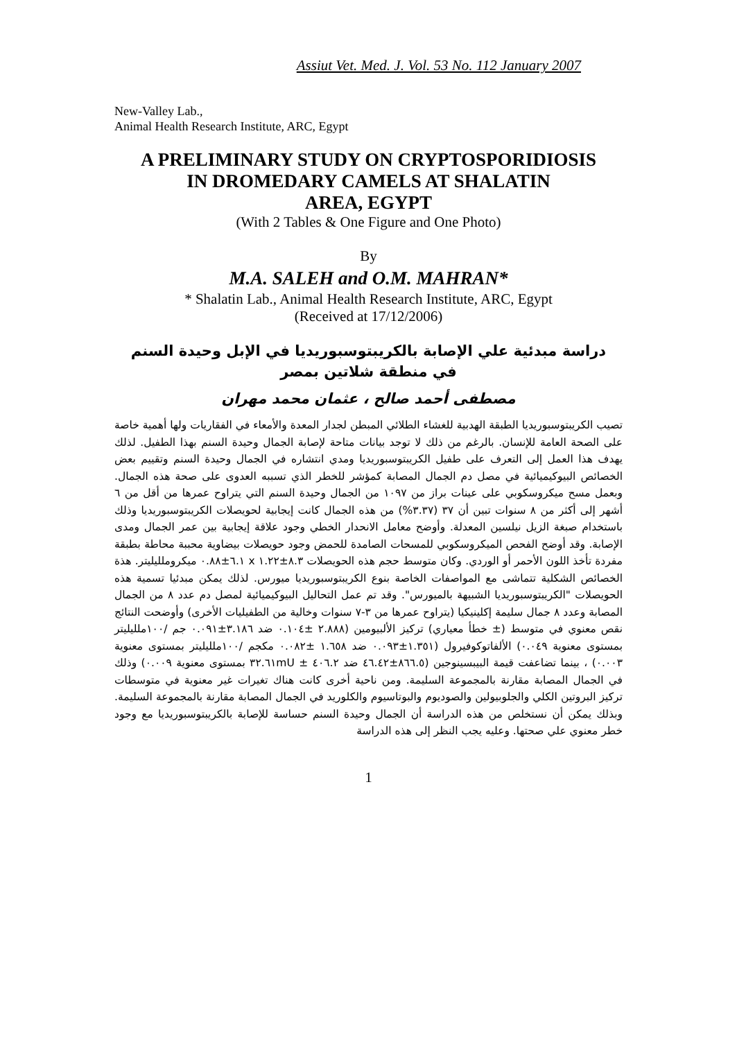Assiut Vet. Med. J. Vol. 53 No. 112 January 2007
New-Valley Lab.,
Animal Health Research Institute, ARC, Egypt
A PRELIMINARY STUDY ON CRYPTOSPORIDIOSIS
IN DROMEDARY CAMELS AT SHALATIN
AREA, EGYPT
(With 2 Tables & One Figure and One Photo)
By
M.A. SALEH and O.M. MAHRAN*
* Shalatin Lab., Animal Health Research Institute, ARC, Egypt
(Received at 17/12/2006)
دراسة مبدئية علي الإصابة بالكريبتوسبوريديا في الإبل وحيدة السنم
في منطقة شلاتين بمصر
مصطفى أحمد صالح ، عثمان محمد مهران
تصيب الكريبتوسبوريديا الطبقة الهدبية للغشاء الطلائي المبطن لجدار المعدة والأمعاء في الفقاريات ولها أهمية خاصة على الصحة العامة للإنسان. بالرغم من ذلك لا توجد بيانات متاحة لإصابة الجمال وحيدة السنم بهذا الطفيل. لذلك يهدف هذا العمل إلى التعرف على طفيل الكريبتوسبوريديا ومدي انتشاره في الجمال وحيدة السنم وتقييم بعض الخصائص البيوكيميائية في مصل دم الجمال المصابة كمؤشر للخطر الذي تسببه العدوى على صحة هذه الجمال. وبعمل مسح ميكروسكوبي على عينات براز من ١٠٩٧ من الجمال وحيدة السنم التي يتراوح عمرها من أقل من ٦ أشهر إلى أكثر من ٨ سنوات تبين أن ٣٧ (٣.٣٧%) من هذه الجمال كانت إيجابية لحويصلات الكريبتوسبوريديا وذلك باستخدام صبغة الزيل نيلسين المعدلة. وأوضح معامل الانحدار الخطي وجود علاقة إيجابية بين عمر الجمال ومدى الإصابة. وقد أوضح الفحص الميكروسكوبي للمسحات الصامدة للحمض وجود حويصلات بيضاوية محببة محاطة بطبقة مفردة تأخذ اللون الأحمر أو الوردي. وكان متوسط حجم هذه الحويصلات ٨.٣±١.٢٢ x ٦.١±٠.٨٨ ميكروملليليتر. هذة الخصائص الشكلية تتماشى مع المواصفات الخاصة بنوع الكريبتوسبوريديا ميورس. لذلك يمكن مبدئيا تسمية هذه الحويصلات "الكريبتوسبوريديا الشبيهة بالميورس". وقد تم عمل التحاليل البيوكيميائية لمصل دم عدد ٨ من الجمال المصابة وعدد ٨ جمال سليمة إكلينيكيا (يتراوح عمرها من ٣-٧ سنوات وخالية من الطفيليات الأخرى) وأوضحت النتائج نقص معنوي في متوسط (± خطأ معياري) تركيز الألبيومين (٢.٨٨٨ ±٠.١٠٤ ضد ٣.١٨٦±٠.٠٩١ جم /١٠٠ملليليتر بمستوى معنوية ٠.٠٤٩) الألفاتوكوفيرول (١.٣٥١±٠.٠٩٣ ضد ١.٦٥٨ ±٠.٠٨٢ مكجم /١٠٠ملليليتر بمستوى معنوية ٠.٠٠٣) ، بينما تضاعفت قيمة البيبسينوجين (٨٦٦.٥±٤٦.٤٢ ضد ٤٠٦.٢ ± ٣٢.٦١mU بمستوى معنوية ٠.٠٠٩) وذلك في الجمال المصابة مقارنة بالمجموعة السليمة. ومن ناحية أخرى كانت هناك تغيرات غير معنوية في متوسطات تركيز البروتين الكلي والجلوبيولين والصوديوم والبوتاسيوم والكلوريد في الجمال المصابة مقارنة بالمجموعة السليمة. وبذلك يمكن أن نستخلص من هذه الدراسة أن الجمال وحيدة السنم حساسة للإصابة بالكريبتوسبوريديا مع وجود خطر معنوي علي صحتها. وعليه يجب النظر إلى هذه الدراسة
1